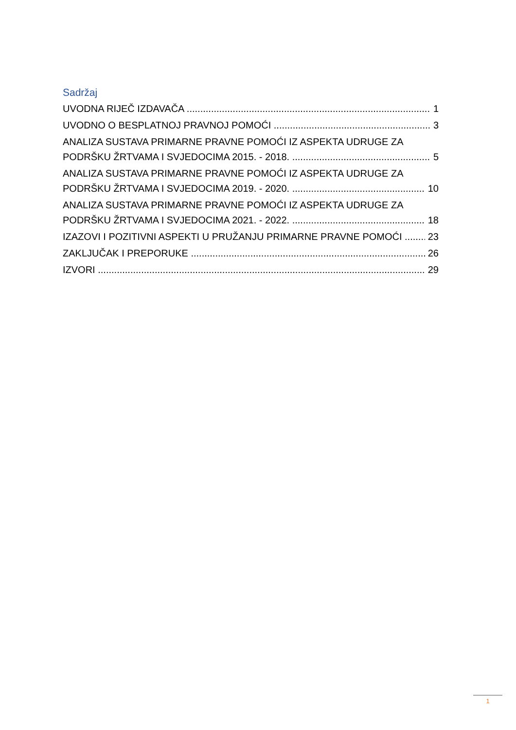Sadržaj
UVODNA RIJEČ IZDAVAČA 1
UVODNO O BESPLATNOJ PRAVNOJ POMOĆI 3
ANALIZA SUSTAVA PRIMARNE PRAVNE POMOĆI IZ ASPEKTA UDRUGE ZA
PODRŠKU ŽRTVAMA I SVJEDOCIMA 2015. - 2018. 5
ANALIZA SUSTAVA PRIMARNE PRAVNE POMOĆI IZ ASPEKTA UDRUGE ZA
PODRŠKU ŽRTVAMA I SVJEDOCIMA 2019. - 2020. 10
ANALIZA SUSTAVA PRIMARNE PRAVNE POMOĆI IZ ASPEKTA UDRUGE ZA
PODRŠKU ŽRTVAMA I SVJEDOCIMA 2021. - 2022. 18
IZAZOVI I POZITIVNI ASPEKTI U PRUŽANJU PRIMARNE PRAVNE POMOĆI 23
ZAKLJUČAK I PREPORUKE 26
IZVORI 29
1